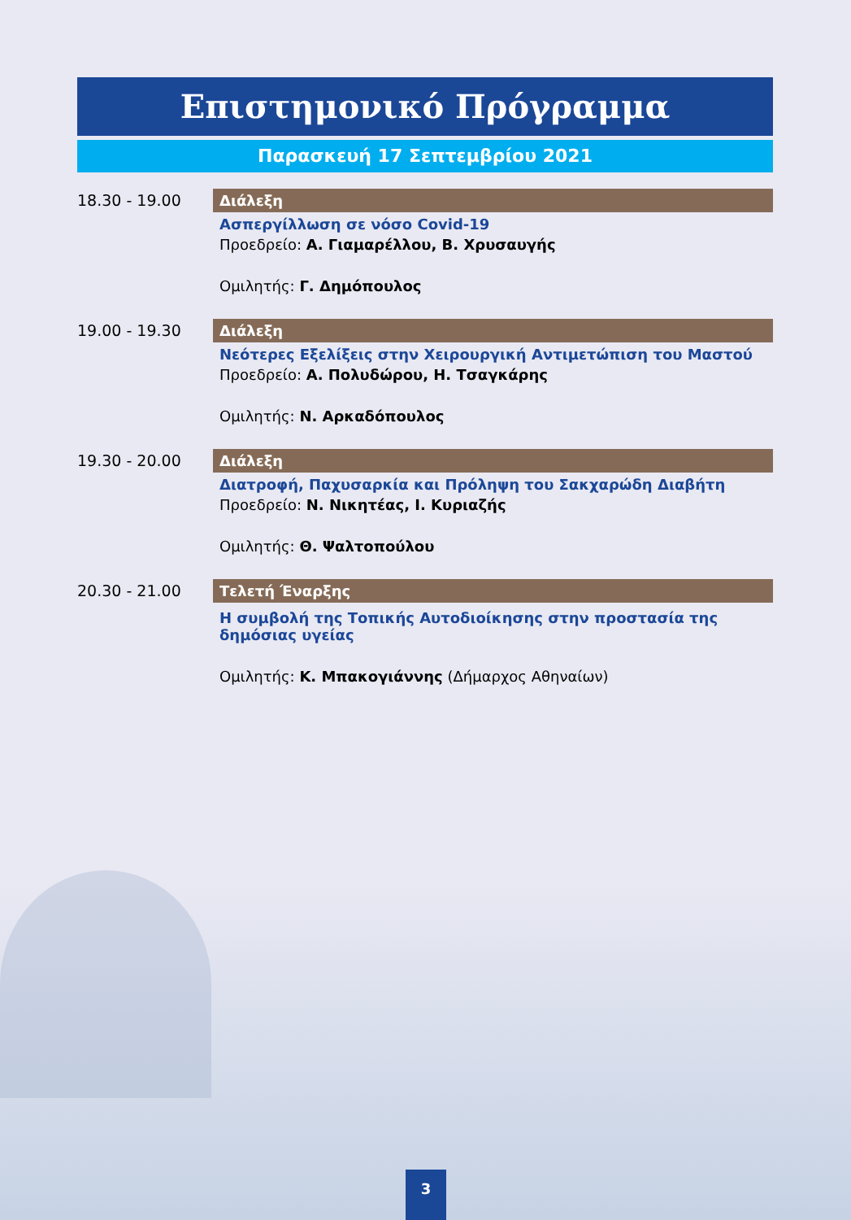Επιστημονικό Πρόγραμμα
Παρασκευή 17 Σεπτεμβρίου 2021
18.30 - 19.00 Διάλεξη
Ασπεργίλλωση σε νόσο Covid-19
Προεδρείο: Α. Γιαμαρέλλου, Β. Χρυσαυγής
Ομιλητής: Γ. Δημόπουλος
19.00 - 19.30 Διάλεξη
Νεότερες Εξελίξεις στην Χειρουργική Αντιμετώπιση του Μαστού
Προεδρείο: Α. Πολυδώρου, Η. Τσαγκάρης
Ομιλητής: Ν. Αρκαδόπουλος
19.30 - 20.00 Διάλεξη
Διατροφή, Παχυσαρκία και Πρόληψη του Σακχαρώδη Διαβήτη
Προεδρείο: Ν. Νικητέας, Ι. Κυριαζής
Ομιλητής: Θ. Ψαλτοπούλου
20.30 - 21.00 Τελετή Έναρξης
Η συμβολή της Τοπικής Αυτοδιοίκησης στην προστασία της δημόσιας υγείας
Ομιλητής: Κ. Μπακογιάννης (Δήμαρχος Αθηναίων)
3